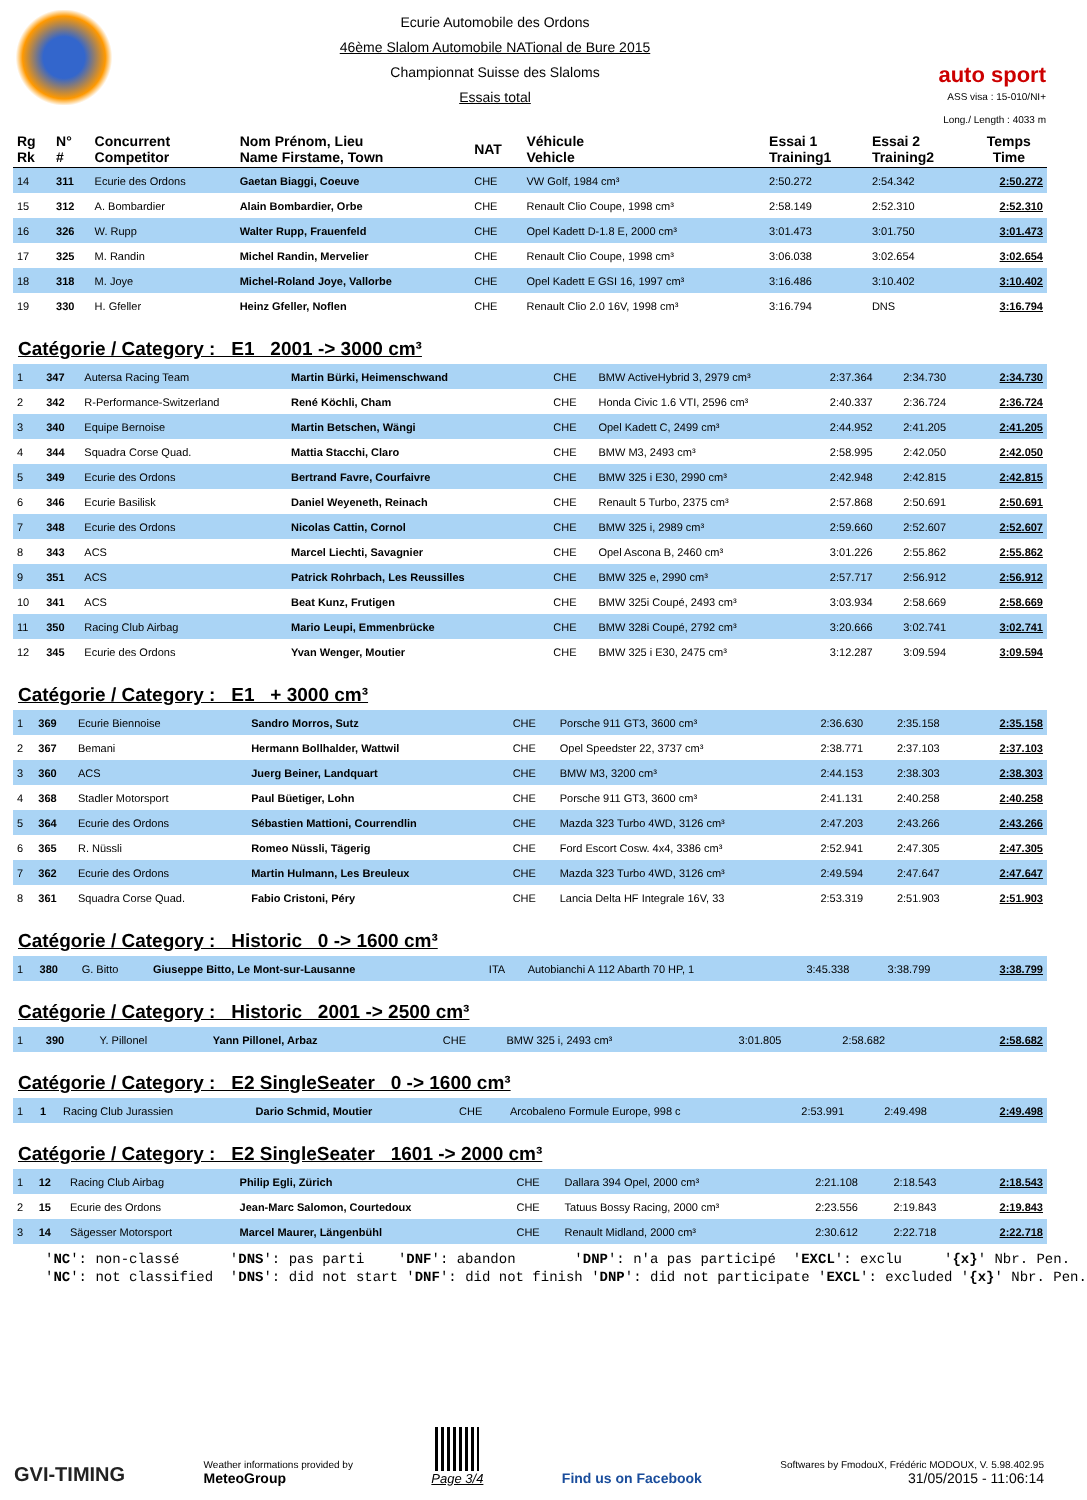Ecurie Automobile des Ordons
46ème Slalom Automobile NATional de Bure 2015
Championnat Suisse des Slaloms
Essais total
auto sport
ASS visa : 15-010/NI+
Long./ Length : 4033 m
| Rg Rk | N° # | Concurrent Competitor | Nom Prénom, Lieu Name Firstame, Town | NAT | Véhicule Vehicle | Essai 1 Training1 | Essai 2 Training2 | Temps Time |
| --- | --- | --- | --- | --- | --- | --- | --- | --- |
| 14 | 311 | Ecurie des Ordons | Gaetan Biaggi, Coeuve | CHE | VW Golf, 1984 cm³ | 2:50.272 | 2:54.342 | 2:50.272 |
| 15 | 312 | A. Bombardier | Alain Bombardier, Orbe | CHE | Renault Clio Coupe, 1998 cm³ | 2:58.149 | 2:52.310 | 2:52.310 |
| 16 | 326 | W. Rupp | Walter Rupp, Frauenfeld | CHE | Opel Kadett D-1.8 E, 2000 cm³ | 3:01.473 | 3:01.750 | 3:01.473 |
| 17 | 325 | M. Randin | Michel Randin, Mervelier | CHE | Renault Clio Coupe, 1998 cm³ | 3:06.038 | 3:02.654 | 3:02.654 |
| 18 | 318 | M. Joye | Michel-Roland Joye, Vallorbe | CHE | Opel Kadett E GSI 16, 1997 cm³ | 3:16.486 | 3:10.402 | 3:10.402 |
| 19 | 330 | H. Gfeller | Heinz Gfeller, Noflen | CHE | Renault Clio 2.0 16V, 1998 cm³ | 3:16.794 | DNS | 3:16.794 |
Catégorie / Category : E1 2001 -> 3000 cm³
| 1 | 347 | Autersa Racing Team | Martin Bürki, Heimenschwand | CHE | BMW ActiveHybrid 3, 2979 cm³ | 2:37.364 | 2:34.730 | 2:34.730 |
| 2 | 342 | R-Performance-Switzerland | René Köchli, Cham | CHE | Honda Civic 1.6 VTI, 2596 cm³ | 2:40.337 | 2:36.724 | 2:36.724 |
| 3 | 340 | Equipe Bernoise | Martin Betschen, Wängi | CHE | Opel Kadett C, 2499 cm³ | 2:44.952 | 2:41.205 | 2:41.205 |
| 4 | 344 | Squadra Corse Quad. | Mattia Stacchi, Claro | CHE | BMW M3, 2493 cm³ | 2:58.995 | 2:42.050 | 2:42.050 |
| 5 | 349 | Ecurie des Ordons | Bertrand Favre, Courfaivre | CHE | BMW 325 i E30, 2990 cm³ | 2:42.948 | 2:42.815 | 2:42.815 |
| 6 | 346 | Ecurie Basilisk | Daniel Weyeneth, Reinach | CHE | Renault 5 Turbo, 2375 cm³ | 2:57.868 | 2:50.691 | 2:50.691 |
| 7 | 348 | Ecurie des Ordons | Nicolas Cattin, Cornol | CHE | BMW 325 i, 2989 cm³ | 2:59.660 | 2:52.607 | 2:52.607 |
| 8 | 343 | ACS | Marcel Liechti, Savagnier | CHE | Opel Ascona B, 2460 cm³ | 3:01.226 | 2:55.862 | 2:55.862 |
| 9 | 351 | ACS | Patrick Rohrbach, Les Reussilles | CHE | BMW 325 e, 2990 cm³ | 2:57.717 | 2:56.912 | 2:56.912 |
| 10 | 341 | ACS | Beat Kunz, Frutigen | CHE | BMW 325i Coupé, 2493 cm³ | 3:03.934 | 2:58.669 | 2:58.669 |
| 11 | 350 | Racing Club Airbag | Mario Leupi, Emmenbrücke | CHE | BMW 328i Coupé, 2792 cm³ | 3:20.666 | 3:02.741 | 3:02.741 |
| 12 | 345 | Ecurie des Ordons | Yvan Wenger, Moutier | CHE | BMW 325 i E30, 2475 cm³ | 3:12.287 | 3:09.594 | 3:09.594 |
Catégorie / Category : E1 + 3000 cm³
| 1 | 369 | Ecurie Biennoise | Sandro Morros, Sutz | CHE | Porsche 911 GT3, 3600 cm³ | 2:36.630 | 2:35.158 | 2:35.158 |
| 2 | 367 | Bemani | Hermann Bollhalder, Wattwil | CHE | Opel Speedster 22, 3737 cm³ | 2:38.771 | 2:37.103 | 2:37.103 |
| 3 | 360 | ACS | Juerg Beiner, Landquart | CHE | BMW M3, 3200 cm³ | 2:44.153 | 2:38.303 | 2:38.303 |
| 4 | 368 | Stadler Motorsport | Paul Büetiger, Lohn | CHE | Porsche 911 GT3, 3600 cm³ | 2:41.131 | 2:40.258 | 2:40.258 |
| 5 | 364 | Ecurie des Ordons | Sébastien Mattioni, Courrendlin | CHE | Mazda 323 Turbo 4WD, 3126 cm³ | 2:47.203 | 2:43.266 | 2:43.266 |
| 6 | 365 | R. Nüssli | Romeo Nüssli, Tägerig | CHE | Ford Escort Cosw. 4x4, 3386 cm³ | 2:52.941 | 2:47.305 | 2:47.305 |
| 7 | 362 | Ecurie des Ordons | Martin Hulmann, Les Breuleux | CHE | Mazda 323 Turbo 4WD, 3126 cm³ | 2:49.594 | 2:47.647 | 2:47.647 |
| 8 | 361 | Squadra Corse Quad. | Fabio Cristoni, Péry | CHE | Lancia Delta HF Integrale 16V, 33 | 2:53.319 | 2:51.903 | 2:51.903 |
Catégorie / Category : Historic 0 -> 1600 cm³
| 1 | 380 | G. Bitto | Giuseppe Bitto, Le Mont-sur-Lausanne | ITA | Autobianchi A 112 Abarth 70 HP, 1 | 3:45.338 | 3:38.799 | 3:38.799 |
Catégorie / Category : Historic 2001 -> 2500 cm³
| 1 | 390 | Y. Pillonel | Yann Pillonel, Arbaz | CHE | BMW 325 i, 2493 cm³ | 3:01.805 | 2:58.682 | 2:58.682 |
Catégorie / Category : E2 SingleSeater 0 -> 1600 cm³
| 1 | 1 | Racing Club Jurassien | Dario Schmid, Moutier | CHE | Arcobaleno Formule Europe, 998 c | 2:53.991 | 2:49.498 | 2:49.498 |
Catégorie / Category : E2 SingleSeater 1601 -> 2000 cm³
| 1 | 12 | Racing Club Airbag | Philip Egli, Zürich | CHE | Dallara 394 Opel, 2000 cm³ | 2:21.108 | 2:18.543 | 2:18.543 |
| 2 | 15 | Ecurie des Ordons | Jean-Marc Salomon, Courtedoux | CHE | Tatuus Bossy Racing, 2000 cm³ | 2:23.556 | 2:19.843 | 2:19.843 |
| 3 | 14 | Sägesser Motorsport | Marcel Maurer, Längenbühl | CHE | Renault Midland, 2000 cm³ | 2:30.612 | 2:22.718 | 2:22.718 |
'NC': non-classé 'DNS': pas parti 'DNF': abandon 'DNP': n'a pas participé 'EXCL': exclu '{x}' Nbr. Pen. 'NC': not classified 'DNS': did not start 'DNF': did not finish 'DNP': did not participate 'EXCL': excluded '{x}' Nbr. Pen.
GVI-TIMING
Weather informations provided by
MeteoGroup
Page 3/4
Find us on Facebook
Softwares by FmodouX, Frédéric MODOUX, V. 5.98.402.95
31/05/2015 - 11:06:14